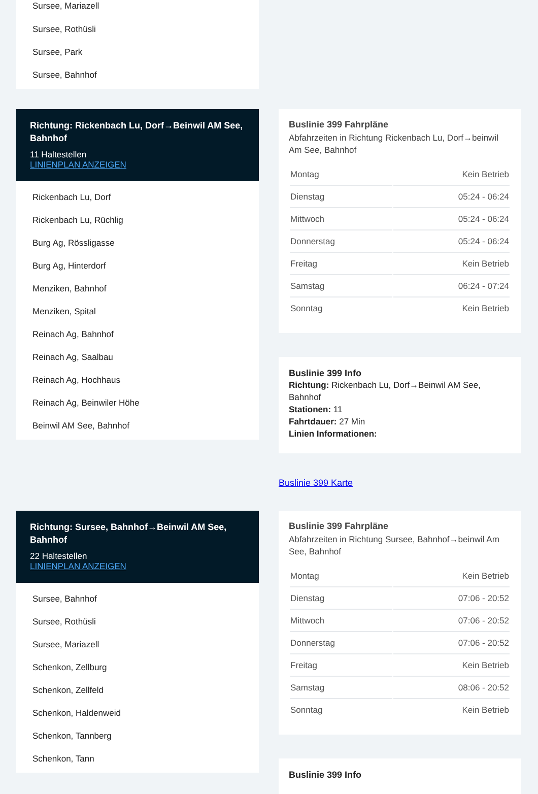Sursee, Mariazell
Sursee, Rothüsli
Sursee, Park
Sursee, Bahnhof
Richtung: Rickenbach Lu, Dorf→Beinwil AM See, Bahnhof
11 Haltestellen
LINIENPLAN ANZEIGEN
Rickenbach Lu, Dorf
Rickenbach Lu, Rüchlig
Burg Ag, Rössligasse
Burg Ag, Hinterdorf
Menziken, Bahnhof
Menziken, Spital
Reinach Ag, Bahnhof
Reinach Ag, Saalbau
Reinach Ag, Hochhaus
Reinach Ag, Beinwiler Höhe
Beinwil AM See, Bahnhof
Buslinie 399 Fahrpläne
Abfahrzeiten in Richtung Rickenbach Lu, Dorf→beinwil Am See, Bahnhof
| Montag | Kein Betrieb |
| Dienstag | 05:24 - 06:24 |
| Mittwoch | 05:24 - 06:24 |
| Donnerstag | 05:24 - 06:24 |
| Freitag | Kein Betrieb |
| Samstag | 06:24 - 07:24 |
| Sonntag | Kein Betrieb |
Buslinie 399 Info
Richtung: Rickenbach Lu, Dorf→Beinwil AM See, Bahnhof
Stationen: 11
Fahrtdauer: 27 Min
Linien Informationen:
Buslinie 399 Karte
Richtung: Sursee, Bahnhof→Beinwil AM See, Bahnhof
22 Haltestellen
LINIENPLAN ANZEIGEN
Sursee, Bahnhof
Sursee, Rothüsli
Sursee, Mariazell
Schenkon, Zellburg
Schenkon, Zellfeld
Schenkon, Haldenweid
Schenkon, Tannberg
Schenkon, Tann
Buslinie 399 Fahrpläne
Abfahrzeiten in Richtung Sursee, Bahnhof→beinwil Am See, Bahnhof
| Montag | Kein Betrieb |
| Dienstag | 07:06 - 20:52 |
| Mittwoch | 07:06 - 20:52 |
| Donnerstag | 07:06 - 20:52 |
| Freitag | Kein Betrieb |
| Samstag | 08:06 - 20:52 |
| Sonntag | Kein Betrieb |
Buslinie 399 Info